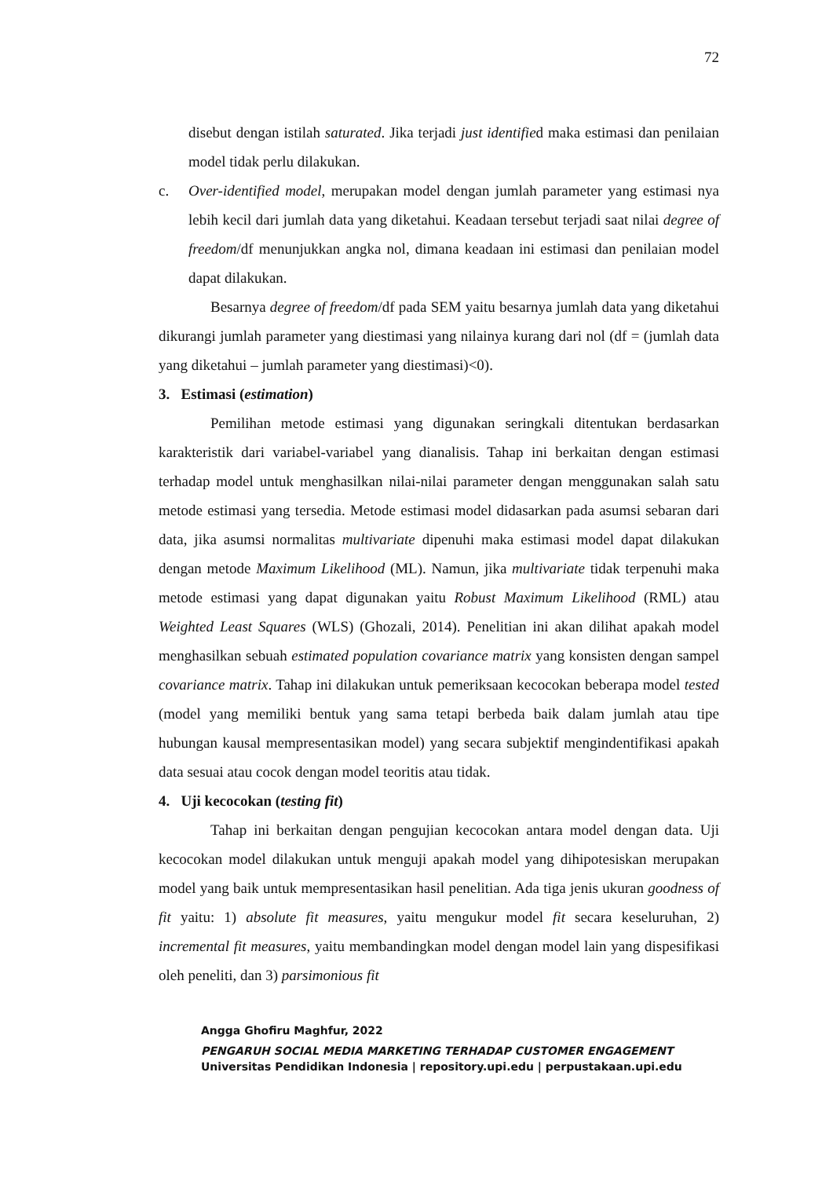72
disebut dengan istilah saturated. Jika terjadi just identified maka estimasi dan penilaian model tidak perlu dilakukan.
c. Over-identified model, merupakan model dengan jumlah parameter yang estimasi nya lebih kecil dari jumlah data yang diketahui. Keadaan tersebut terjadi saat nilai degree of freedom/df menunjukkan angka nol, dimana keadaan ini estimasi dan penilaian model dapat dilakukan.
Besarnya degree of freedom/df pada SEM yaitu besarnya jumlah data yang diketahui dikurangi jumlah parameter yang diestimasi yang nilainya kurang dari nol (df = (jumlah data yang diketahui – jumlah parameter yang diestimasi)<0).
3. Estimasi (estimation)
Pemilihan metode estimasi yang digunakan seringkali ditentukan berdasarkan karakteristik dari variabel-variabel yang dianalisis. Tahap ini berkaitan dengan estimasi terhadap model untuk menghasilkan nilai-nilai parameter dengan menggunakan salah satu metode estimasi yang tersedia. Metode estimasi model didasarkan pada asumsi sebaran dari data, jika asumsi normalitas multivariate dipenuhi maka estimasi model dapat dilakukan dengan metode Maximum Likelihood (ML). Namun, jika multivariate tidak terpenuhi maka metode estimasi yang dapat digunakan yaitu Robust Maximum Likelihood (RML) atau Weighted Least Squares (WLS) (Ghozali, 2014). Penelitian ini akan dilihat apakah model menghasilkan sebuah estimated population covariance matrix yang konsisten dengan sampel covariance matrix. Tahap ini dilakukan untuk pemeriksaan kecocokan beberapa model tested (model yang memiliki bentuk yang sama tetapi berbeda baik dalam jumlah atau tipe hubungan kausal mempresentasikan model) yang secara subjektif mengindentifikasi apakah data sesuai atau cocok dengan model teoritis atau tidak.
4. Uji kecocokan (testing fit)
Tahap ini berkaitan dengan pengujian kecocokan antara model dengan data. Uji kecocokan model dilakukan untuk menguji apakah model yang dihipotesiskan merupakan model yang baik untuk mempresentasikan hasil penelitian. Ada tiga jenis ukuran goodness of fit yaitu: 1) absolute fit measures, yaitu mengukur model fit secara keseluruhan, 2) incremental fit measures, yaitu membandingkan model dengan model lain yang dispesifikasi oleh peneliti, dan 3) parsimonious fit
Angga Ghofiru Maghfur, 2022
PENGARUH SOCIAL MEDIA MARKETING TERHADAP CUSTOMER ENGAGEMENT
Universitas Pendidikan Indonesia | repository.upi.edu | perpustakaan.upi.edu